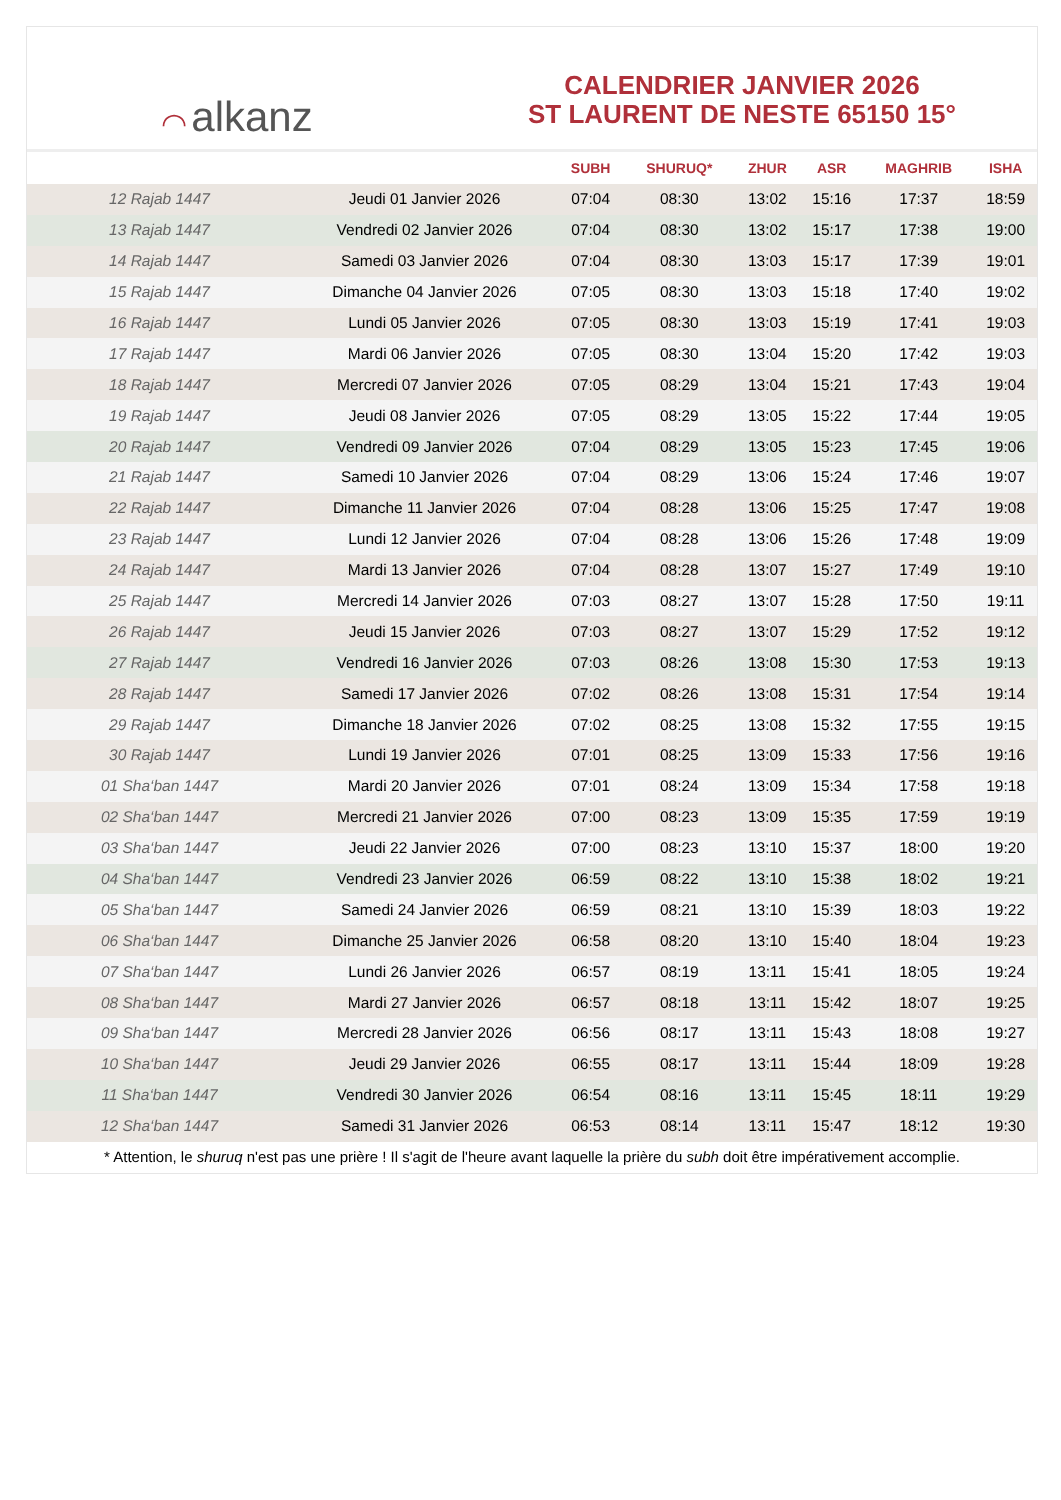◠ alkanz
CALENDRIER JANVIER 2026
ST LAURENT DE NESTE 65150 15°
| | | SUBH | SHURUQ* | ZHUR | ASR | MAGHRIB | ISHA |
| --- | --- | --- | --- | --- | --- | --- | --- |
| 12 Rajab 1447 | Jeudi 01 Janvier 2026 | 07:04 | 08:30 | 13:02 | 15:16 | 17:37 | 18:59 |
| 13 Rajab 1447 | Vendredi 02 Janvier 2026 | 07:04 | 08:30 | 13:02 | 15:17 | 17:38 | 19:00 |
| 14 Rajab 1447 | Samedi 03 Janvier 2026 | 07:04 | 08:30 | 13:03 | 15:17 | 17:39 | 19:01 |
| 15 Rajab 1447 | Dimanche 04 Janvier 2026 | 07:05 | 08:30 | 13:03 | 15:18 | 17:40 | 19:02 |
| 16 Rajab 1447 | Lundi 05 Janvier 2026 | 07:05 | 08:30 | 13:03 | 15:19 | 17:41 | 19:03 |
| 17 Rajab 1447 | Mardi 06 Janvier 2026 | 07:05 | 08:30 | 13:04 | 15:20 | 17:42 | 19:03 |
| 18 Rajab 1447 | Mercredi 07 Janvier 2026 | 07:05 | 08:29 | 13:04 | 15:21 | 17:43 | 19:04 |
| 19 Rajab 1447 | Jeudi 08 Janvier 2026 | 07:05 | 08:29 | 13:05 | 15:22 | 17:44 | 19:05 |
| 20 Rajab 1447 | Vendredi 09 Janvier 2026 | 07:04 | 08:29 | 13:05 | 15:23 | 17:45 | 19:06 |
| 21 Rajab 1447 | Samedi 10 Janvier 2026 | 07:04 | 08:29 | 13:06 | 15:24 | 17:46 | 19:07 |
| 22 Rajab 1447 | Dimanche 11 Janvier 2026 | 07:04 | 08:28 | 13:06 | 15:25 | 17:47 | 19:08 |
| 23 Rajab 1447 | Lundi 12 Janvier 2026 | 07:04 | 08:28 | 13:06 | 15:26 | 17:48 | 19:09 |
| 24 Rajab 1447 | Mardi 13 Janvier 2026 | 07:04 | 08:28 | 13:07 | 15:27 | 17:49 | 19:10 |
| 25 Rajab 1447 | Mercredi 14 Janvier 2026 | 07:03 | 08:27 | 13:07 | 15:28 | 17:50 | 19:11 |
| 26 Rajab 1447 | Jeudi 15 Janvier 2026 | 07:03 | 08:27 | 13:07 | 15:29 | 17:52 | 19:12 |
| 27 Rajab 1447 | Vendredi 16 Janvier 2026 | 07:03 | 08:26 | 13:08 | 15:30 | 17:53 | 19:13 |
| 28 Rajab 1447 | Samedi 17 Janvier 2026 | 07:02 | 08:26 | 13:08 | 15:31 | 17:54 | 19:14 |
| 29 Rajab 1447 | Dimanche 18 Janvier 2026 | 07:02 | 08:25 | 13:08 | 15:32 | 17:55 | 19:15 |
| 30 Rajab 1447 | Lundi 19 Janvier 2026 | 07:01 | 08:25 | 13:09 | 15:33 | 17:56 | 19:16 |
| 01 Sha‘ban 1447 | Mardi 20 Janvier 2026 | 07:01 | 08:24 | 13:09 | 15:34 | 17:58 | 19:18 |
| 02 Sha‘ban 1447 | Mercredi 21 Janvier 2026 | 07:00 | 08:23 | 13:09 | 15:35 | 17:59 | 19:19 |
| 03 Sha‘ban 1447 | Jeudi 22 Janvier 2026 | 07:00 | 08:23 | 13:10 | 15:37 | 18:00 | 19:20 |
| 04 Sha‘ban 1447 | Vendredi 23 Janvier 2026 | 06:59 | 08:22 | 13:10 | 15:38 | 18:02 | 19:21 |
| 05 Sha‘ban 1447 | Samedi 24 Janvier 2026 | 06:59 | 08:21 | 13:10 | 15:39 | 18:03 | 19:22 |
| 06 Sha‘ban 1447 | Dimanche 25 Janvier 2026 | 06:58 | 08:20 | 13:10 | 15:40 | 18:04 | 19:23 |
| 07 Sha‘ban 1447 | Lundi 26 Janvier 2026 | 06:57 | 08:19 | 13:11 | 15:41 | 18:05 | 19:24 |
| 08 Sha‘ban 1447 | Mardi 27 Janvier 2026 | 06:57 | 08:18 | 13:11 | 15:42 | 18:07 | 19:25 |
| 09 Sha‘ban 1447 | Mercredi 28 Janvier 2026 | 06:56 | 08:17 | 13:11 | 15:43 | 18:08 | 19:27 |
| 10 Sha‘ban 1447 | Jeudi 29 Janvier 2026 | 06:55 | 08:17 | 13:11 | 15:44 | 18:09 | 19:28 |
| 11 Sha‘ban 1447 | Vendredi 30 Janvier 2026 | 06:54 | 08:16 | 13:11 | 15:45 | 18:11 | 19:29 |
| 12 Sha‘ban 1447 | Samedi 31 Janvier 2026 | 06:53 | 08:14 | 13:11 | 15:47 | 18:12 | 19:30 |
* Attention, le shuruq n'est pas une prière ! Il s'agit de l'heure avant laquelle la prière du subh doit être impérativement accomplie.